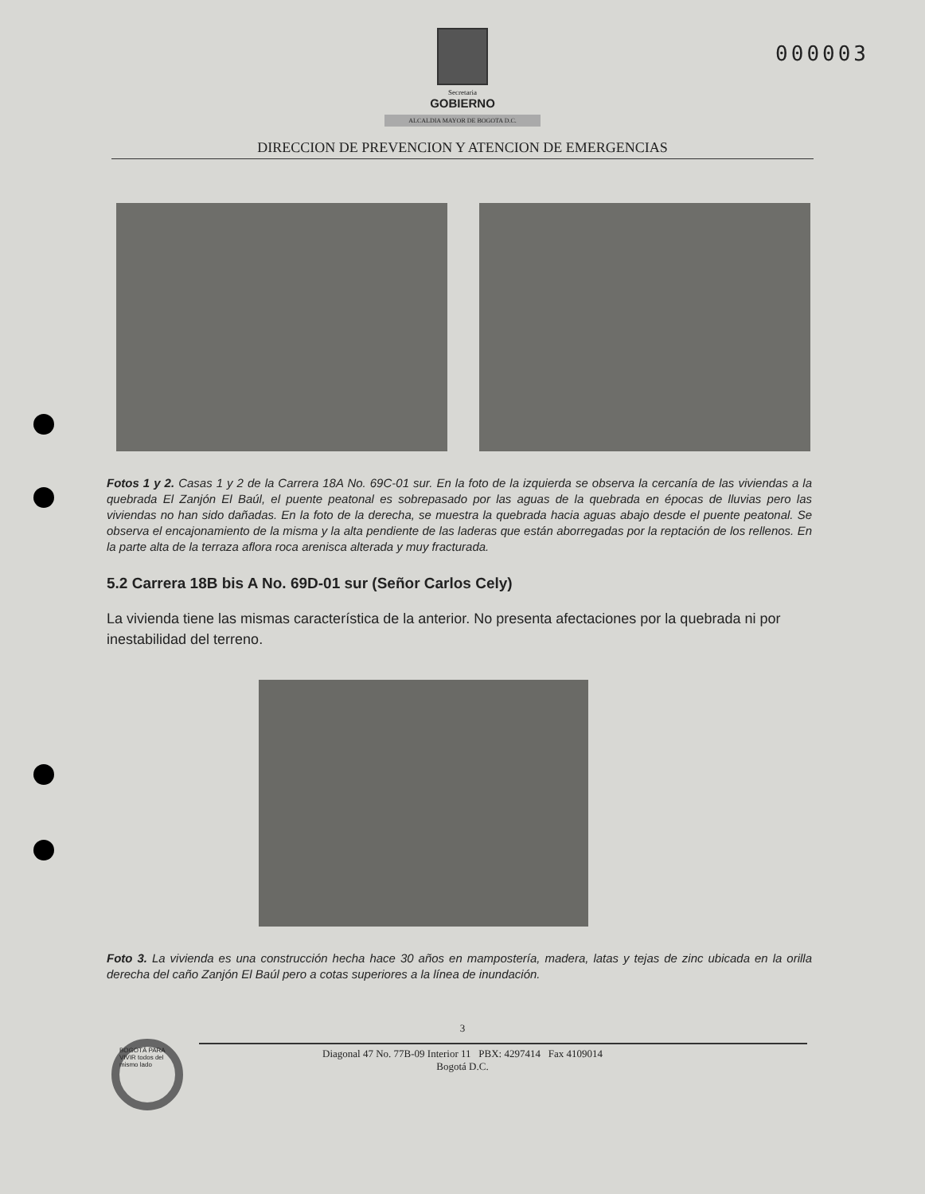000003
Secretaria
GOBIERNO
ALCALDIA MAYOR DE BOGOTA D.C.
DIRECCION DE PREVENCION Y ATENCION DE EMERGENCIAS
Fotos 1 y 2. Casas 1 y 2 de la Carrera 18A No. 69C-01 sur. En la foto de la izquierda se observa la cercanía de las viviendas a la quebrada El Zanjón El Baúl, el puente peatonal es sobrepasado por las aguas de la quebrada en épocas de lluvias pero las viviendas no han sido dañadas. En la foto de la derecha, se muestra la quebrada hacia aguas abajo desde el puente peatonal. Se observa el encajonamiento de la misma y la alta pendiente de las laderas que están aborregadas por la reptación de los rellenos. En la parte alta de la terraza aflora roca arenisca alterada y muy fracturada.
5.2 Carrera 18B bis A No. 69D-01 sur (Señor Carlos Cely)
La vivienda tiene las mismas característica de la anterior. No presenta afectaciones por la quebrada ni por inestabilidad del terreno.
Foto 3. La vivienda es una construcción hecha hace 30 años en mampostería, madera, latas y tejas de zinc ubicada en la orilla derecha del caño Zanjón El Baúl pero a cotas superiores a la línea de inundación.
BOGOTÁ PARA VIVIR todos del mismo lado
3
Diagonal 47 No. 77B-09 Interior 11 PBX: 4297414 Fax 4109014
Bogotá D.C.